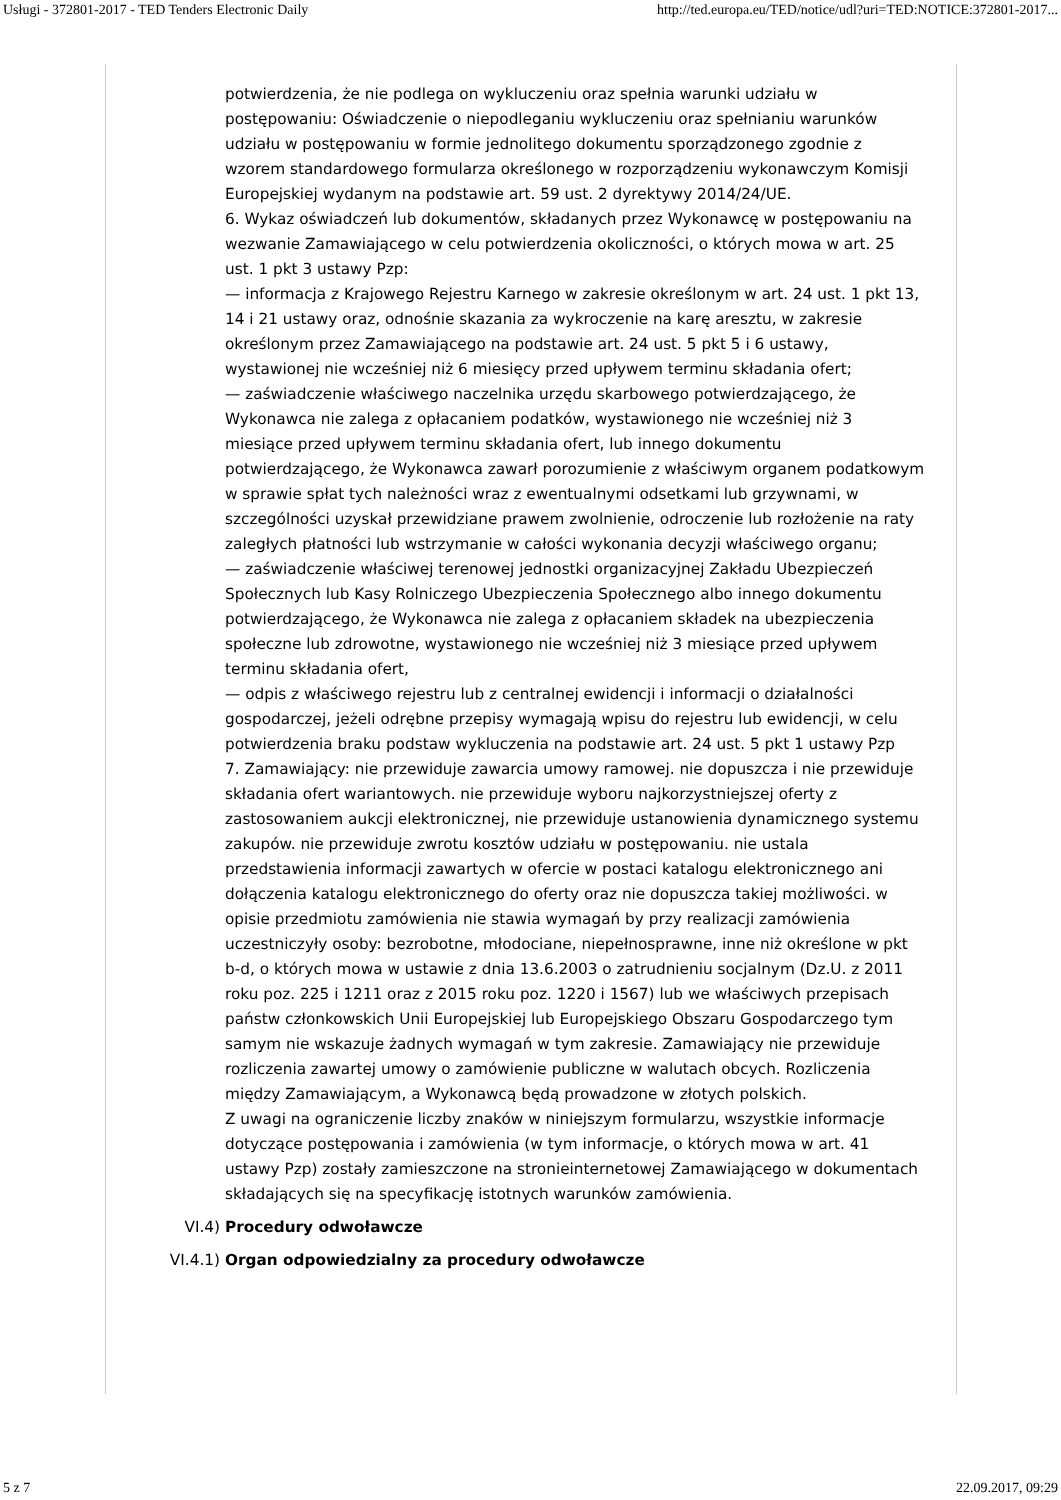Usługi - 372801-2017 - TED Tenders Electronic Daily http://ted.europa.eu/TED/notice/udl?uri=TED:NOTICE:372801-2017...
potwierdzenia, że nie podlega on wykluczeniu oraz spełnia warunki udziału w postępowaniu: Oświadczenie o niepodleganiu wykluczeniu oraz spełnianiu warunków udziału w postępowaniu w formie jednolitego dokumentu sporządzonego zgodnie z wzorem standardowego formularza określonego w rozporządzeniu wykonawczym Komisji Europejskiej wydanym na podstawie art. 59 ust. 2 dyrektywy 2014/24/UE.
6. Wykaz oświadczeń lub dokumentów, składanych przez Wykonawcę w postępowaniu na wezwanie Zamawiającego w celu potwierdzenia okoliczności, o których mowa w art. 25 ust. 1 pkt 3 ustawy Pzp:
— informacja z Krajowego Rejestru Karnego w zakresie określonym w art. 24 ust. 1 pkt 13, 14 i 21 ustawy oraz, odnośnie skazania za wykroczenie na karę aresztu, w zakresie określonym przez Zamawiającego na podstawie art. 24 ust. 5 pkt 5 i 6 ustawy, wystawionej nie wcześniej niż 6 miesięcy przed upływem terminu składania ofert;
— zaświadczenie właściwego naczelnika urzędu skarbowego potwierdzającego, że Wykonawca nie zalega z opłacaniem podatków, wystawionego nie wcześniej niż 3 miesiące przed upływem terminu składania ofert, lub innego dokumentu potwierdzającego, że Wykonawca zawarł porozumienie z właściwym organem podatkowym w sprawie spłat tych należności wraz z ewentualnymi odsetkami lub grzywnami, w szczególności uzyskał przewidziane prawem zwolnienie, odroczenie lub rozłożenie na raty zaległych płatności lub wstrzymanie w całości wykonania decyzji właściwego organu;
— zaświadczenie właściwej terenowej jednostki organizacyjnej Zakładu Ubezpieczeń Społecznych lub Kasy Rolniczego Ubezpieczenia Społecznego albo innego dokumentu potwierdzającego, że Wykonawca nie zalega z opłacaniem składek na ubezpieczenia społeczne lub zdrowotne, wystawionego nie wcześniej niż 3 miesiące przed upływem terminu składania ofert,
— odpis z właściwego rejestru lub z centralnej ewidencji i informacji o działalności gospodarczej, jeżeli odrębne przepisy wymagają wpisu do rejestru lub ewidencji, w celu potwierdzenia braku podstaw wykluczenia na podstawie art. 24 ust. 5 pkt 1 ustawy Pzp
7. Zamawiający: nie przewiduje zawarcia umowy ramowej. nie dopuszcza i nie przewiduje składania ofert wariantowych. nie przewiduje wyboru najkorzystniejszej oferty z zastosowaniem aukcji elektronicznej, nie przewiduje ustanowienia dynamicznego systemu zakupów. nie przewiduje zwrotu kosztów udziału w postępowaniu. nie ustala przedstawienia informacji zawartych w ofercie w postaci katalogu elektronicznego ani dołączenia katalogu elektronicznego do oferty oraz nie dopuszcza takiej możliwości. w opisie przedmiotu zamówienia nie stawia wymagań by przy realizacji zamówienia uczestniczyły osoby: bezrobotne, młodociane, niepełnosprawne, inne niż określone w pkt b-d, o których mowa w ustawie z dnia 13.6.2003 o zatrudnieniu socjalnym (Dz.U. z 2011 roku poz. 225 i 1211 oraz z 2015 roku poz. 1220 i 1567) lub we właściwych przepisach państw członkowskich Unii Europejskiej lub Europejskiego Obszaru Gospodarczego tym samym nie wskazuje żadnych wymagań w tym zakresie. Zamawiający nie przewiduje rozliczenia zawartej umowy o zamówienie publiczne w walutach obcych. Rozliczenia między Zamawiającym, a Wykonawcą będą prowadzone w złotych polskich.
Z uwagi na ograniczenie liczby znaków w niniejszym formularzu, wszystkie informacje dotyczące postępowania i zamówienia (w tym informacje, o których mowa w art. 41 ustawy Pzp) zostały zamieszczone na stronieinternetowej Zamawiającego w dokumentach składających się na specyfikację istotnych warunków zamówienia.
VI.4) Procedury odwoławcze
VI.4.1) Organ odpowiedzialny za procedury odwoławcze
5 z 7 22.09.2017, 09:29